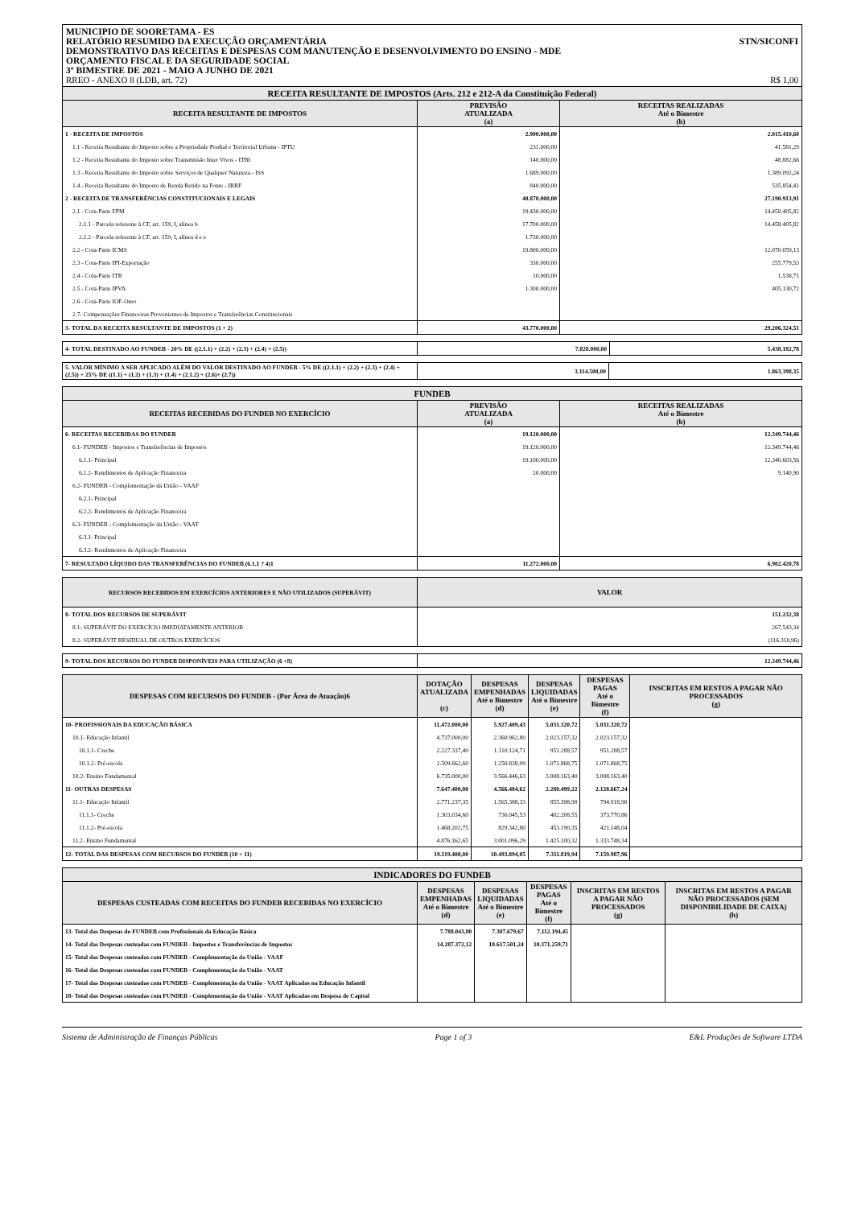MUNICIPIO DE SOORETAMA - ES
RELATÓRIO RESUMIDO DA EXECUÇÃO ORÇAMENTÁRIA STN/SICONFI
DEMONSTRATIVO DAS RECEITAS E DESPESAS COM MANUTENÇÃO E DESENVOLVIMENTO DO ENSINO - MDE
ORÇAMENTO FISCAL E DA SEGURIDADE SOCIAL
3º BIMESTRE DE 2021 - MAIO A JUNHO DE 2021
RREO - ANEXO 8 (LDB, art. 72) R$ 1,00
| RECEITA RESULTANTE DE IMPOSTOS (Arts. 212 e 212-A da Constituição Federal) | | |
| RECEITA RESULTANTE DE IMPOSTOS | PREVISÃO ATUALIZADA (a) | RECEITAS REALIZADAS Até o Bimestre (b) |
| 1 - RECEITA DE IMPOSTOS | 2.900.000,00 | 2.015.410,60 |
| 1.1 - Receita Resultante do Imposto sobre a Propriedade Predial e Territorial Urbana - IPTU | 231.000,00 | 41.581,29 |
| 1.2 - Receita Resultante do Imposto sobre Transmissão Inter Vivos - ITBI | 140.000,00 | 48.882,66 |
| 1.3 - Receita Resultante do Imposto sobre Serviços de Qualquer Natureza - ISS | 1.689.000,00 | 1.389.092,24 |
| 1.4 - Receita Resultante do Imposto de Renda Retido na Fonte - IRRF | 840.000,00 | 535.854,41 |
| 2 - RECEITA DE TRANSFERÊNCIAS CONSTITUCIONAIS E LEGAIS | 40.870.000,00 | 27.190.913,91 |
| 2.1 - Cota-Parte FPM | 19.430.000,00 | 14.458.405,82 |
| 2.1.1 - Parcela referente à CF, art. 159, I, alínea b | 17.700.000,00 | 14.458.405,82 |
| 2.1.2 - Parcela referente à CF, art. 159, I, alínea d e e | 1.730.000,00 | |
| 2.2 - Cota-Parte ICMS | 19.800.000,00 | 12.070.059,13 |
| 2.3 - Cota-Parte IPI-Exportação | 330.000,00 | 255.779,53 |
| 2.4 - Cota-Parte ITR | 10.000,00 | 1.538,71 |
| 2.5 - Cota-Parte IPVA | 1.300.000,00 | 405.130,72 |
| 2.6 - Cota-Parte IOF-Ouro | | |
| 2.7- Compensações Financeiras Provenientes de Impostos e Transferências Constitucionais | | |
| 3- TOTAL DA RECEITA RESULTANTE DE IMPOSTOS (1 + 2) | 43.770.000,00 | 29.206.324,51 |
| 4- TOTAL DESTINADO AO FUNDEB - 20% DE ((2.1.1) + (2.2) + (2.3) + (2.4) + (2.5)) | 7.828.000,00 | 5.438.182,78 |
| 5- VALOR MÍNIMO A SER APLICADO ALÉM DO VALOR DESTINADO AO FUNDEB - 5% DE ((2.1.1) + (2.2) + (2.3) + (2.4) + (2.5)) + 25% DE ((1.1) + (1.2) + (1.3) + (1.4) + (2.1.2) + (2.6)+ (2.7)) | 3.114.500,00 | 1.863.398,35 |
| FUNDEB | | |
| RECEITAS RECEBIDAS DO FUNDEB NO EXERCÍCIO | PREVISÃO ATUALIZADA (a) | RECEITAS REALIZADAS Até o Bimestre (b) |
| 6- RECEITAS RECEBIDAS DO FUNDEB | 19.120.000,00 | 12.349.744,46 |
| 6.1- FUNDEB - Impostos e Transferências de Impostos | 19.120.000,00 | 12.349.744,46 |
| 6.1.1- Principal | 19.100.000,00 | 12.340.603,56 |
| 6.1.2- Rendimentos de Aplicação Financeira | 20.000,00 | 9.140,90 |
| 6.2- FUNDEB - Complementação da União - VAAF | | |
| 6.2.1- Principal | | |
| 6.2.2- Rendimentos de Aplicação Financeira | | |
| 6.3- FUNDEB - Complementação da União - VAAT | | |
| 6.3.1- Principal | | |
| 6.3.2- Rendimentos de Aplicação Financeira | | |
| 7- RESULTADO LÍQUIDO DAS TRANSFERÊNCIAS DO FUNDEB (6.1.1 ? 4)1 | 11.272.000,00 | 6.902.420,78 |
| RECURSOS RECEBIDOS EM EXERCÍCIOS ANTERIORES E NÃO UTILIZADOS (SUPERÁVIT) | VALOR |
| --- | --- |
| 8- TOTAL DOS RECURSOS DE SUPERÁVIT | 151.232,38 |
| 8.1- SUPERÁVIT DO EXERCÍCIO IMEDIATAMENTE ANTERIOR | 267.543,34 |
| 8.2- SUPERÁVIT RESIDUAL DE OUTROS EXERCÍCIOS | (116.310,96) |
| 9- TOTAL DOS RECURSOS DO FUNDEB DISPONÍVEIS PARA UTILIZAÇÃO (6 +8) | 12.349.744,46 |
| DESPESAS COM RECURSOS DO FUNDEB - (Por Área de Atuação)6 | DOTAÇÃO ATUALIZADA (c) | DESPESAS EMPENHADAS Até o Bimestre (d) | DESPESAS LIQUIDADAS Até o Bimestre (e) | DESPESAS PAGAS Até o Bimestre (f) | INSCRITAS EM RESTOS A PAGAR NÃO PROCESSADOS (g) |
| --- | --- | --- | --- | --- | --- |
| 10- PROFISSIONAIS DA EDUCAÇÃO BÁSICA | 11.472.000,00 | 5.927.409,43 | 5.031.320,72 | 5.031.320,72 | |
| 10.1- Educação Infantil | 4.737.000,00 | 2.360.962,80 | 2.023.157,32 | 2.023.157,32 | |
| 10.1.1- Creche | 2.227.337,40 | 1.110.124,71 | 951.288,57 | 951.288,57 | |
| 10.1.2- Pré-escola | 2.509.662,60 | 1.250.838,09 | 1.071.868,75 | 1.071.868,75 | |
| 10.2- Ensino Fundamental | 6.735.000,00 | 3.566.446,63 | 3.008.163,40 | 3.008.163,40 | |
| 11- OUTRAS DESPESAS | 7.647.400,00 | 4.566.484,62 | 2.280.499,22 | 2.128.667,24 | |
| 11.1- Educação Infantil | 2.771.237,35 | 1.565.388,33 | 855.398,90 | 794.918,90 | |
| 11.1.1- Creche | 1.303.034,60 | 736.045,53 | 402.208,55 | 373.770,86 | |
| 11.1.2- Pré-escola | 1.468.202,75 | 829.342,80 | 453.190,35 | 421.148,04 | |
| 11.2- Ensino Fundamental | 4.876.162,65 | 3.001.096,29 | 1.425.100,32 | 1.333.748,34 | |
| 12- TOTAL DAS DESPESAS COM RECURSOS DO FUNDEB (10 + 11) | 19.119.400,00 | 10.493.894,05 | 7.311.819,94 | 7.159.987,96 | |
| INDICADORES DO FUNDEB | | | | | |
| DESPESAS CUSTEADAS COM RECEITAS DO FUNDEB RECEBIDAS NO EXERCÍCIO | DESPESAS EMPENHADAS Até o Bimestre (d) | DESPESAS LIQUIDADAS Até o Bimestre (e) | DESPESAS PAGAS Até o Bimestre (f) | INSCRITAS EM RESTOS A PAGAR NÃO PROCESSADOS (g) | INSCRITAS EM RESTOS A PAGAR NÃO PROCESSADOS (SEM DISPONIBILIDADE DE CAIXA) (h) |
| 13- Total das Despesas do FUNDEB com Profissionais da Educação Básica | 7.788.043,80 | 7.307.679,67 | 7.112.194,45 | | |
| 14- Total das Despesas custeadas com FUNDEB - Impostos e Transferências de Impostos | 14.287.372,12 | 10.617.501,24 | 10.371.259,71 | | |
| 15- Total das Despesas custeadas com FUNDEB - Complementação da União - VAAF | | | | | |
| 16- Total das Despesas custeadas com FUNDEB - Complementação da União - VAAT | | | | | |
| 17- Total das Despesas custeadas com FUNDEB - Complementação da União - VAAT Aplicadas na Educação Infantil | | | | | |
| 18- Total das Despesas custeadas com FUNDEB - Complementação da União - VAAT Aplicadas em Despesa de Capital | | | | | |
Sistema de Administração de Finanças Públicas Page 1 of 3 E&L Produções de Software LTDA